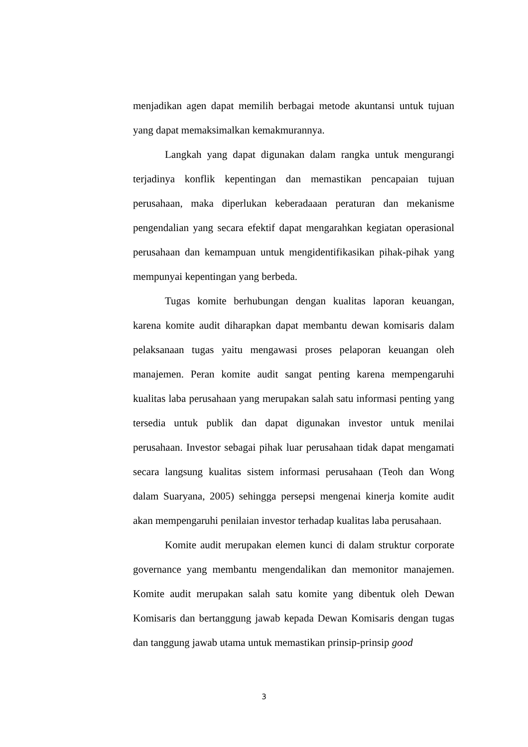menjadikan agen dapat memilih berbagai metode akuntansi untuk tujuan yang dapat memaksimalkan kemakmurannya.
Langkah yang dapat digunakan dalam rangka untuk mengurangi terjadinya konflik kepentingan dan memastikan pencapaian tujuan perusahaan, maka diperlukan keberadaaan peraturan dan mekanisme pengendalian yang secara efektif dapat mengarahkan kegiatan operasional perusahaan dan kemampuan untuk mengidentifikasikan pihak-pihak yang mempunyai kepentingan yang berbeda.
Tugas komite berhubungan dengan kualitas laporan keuangan, karena komite audit diharapkan dapat membantu dewan komisaris dalam pelaksanaan tugas yaitu mengawasi proses pelaporan keuangan oleh manajemen. Peran komite audit sangat penting karena mempengaruhi kualitas laba perusahaan yang merupakan salah satu informasi penting yang tersedia untuk publik dan dapat digunakan investor untuk menilai perusahaan. Investor sebagai pihak luar perusahaan tidak dapat mengamati secara langsung kualitas sistem informasi perusahaan (Teoh dan Wong dalam Suaryana, 2005) sehingga persepsi mengenai kinerja komite audit akan mempengaruhi penilaian investor terhadap kualitas laba perusahaan.
Komite audit merupakan elemen kunci di dalam struktur corporate governance yang membantu mengendalikan dan memonitor manajemen. Komite audit merupakan salah satu komite yang dibentuk oleh Dewan Komisaris dan bertanggung jawab kepada Dewan Komisaris dengan tugas dan tanggung jawab utama untuk memastikan prinsip-prinsip good
3